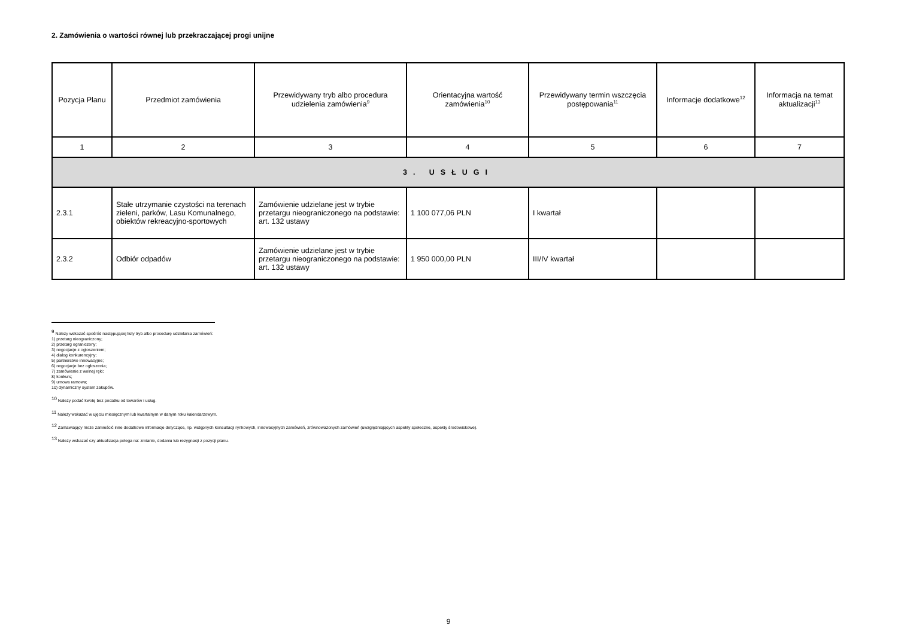2. Zamówienia o wartości równej lub przekraczającej progi unijne
| Pozycja Planu | Przedmiot zamówienia | Przewidywany tryb albo procedura udzielenia zamówienia<sup>9</sup> | Orientacyjna wartość zamówienia<sup>10</sup> | Przewidywany termin wszczęcia postępowania<sup>11</sup> | Informacje dodatkowe<sup>12</sup> | Informacja na temat aktualizacji<sup>13</sup> |
| --- | --- | --- | --- | --- | --- | --- |
| 1 | 2 | 3 | 4 | 5 | 6 | 7 |
| 3. USŁUGI | | | | | | |
| 2.3.1 | Stałe utrzymanie czystości na terenach zieleni, parków, Lasu Komunalnego, obiektów rekreacyjno-sportowych | Zamówienie udzielane jest w trybie przetargu nieograniczonego na podstawie: art. 132 ustawy | 1 100 077,06 PLN | I kwartał | | |
| 2.3.2 | Odbiór odpadów | Zamówienie udzielane jest w trybie przetargu nieograniczonego na podstawie: art. 132 ustawy | 1 950 000,00 PLN | III/IV kwartał | | |
<sup>9</sup> Należy wskazać spośród następującej listy tryb albo procedurę udzielania zamówień:
1) przetarg nieograniczony;
2) przetarg ograniczony;
3) negocjacje z ogłoszeniem;
4) dialog konkurencyjny;
5) partnerstwo innowacyjne;
6) negocjacje bez ogłoszenia;
7) zamówienie z wolnej ręki;
8) konkurs;
9) umowa ramowa;
10) dynamiczny system zakupów.
<sup>10</sup> Należy podać kwotę bez podatku od towarów i usług.
<sup>11</sup> Należy wskazać w ujęciu miesięcznym lub kwartalnym w danym roku kalendarzowym.
<sup>12</sup> Zamawiający może zamieścić inne dodatkowe informacje dotyczące, np. wstępnych konsultacji rynkowych, innowacyjnych zamówień, zrównoważonych zamówień (uwzględniających aspekty społeczne, aspekty środowiskowe).
<sup>13</sup> Należy wskazać czy aktualizacja polega na: zmianie, dodaniu lub rezygnacji z pozycji planu.
9